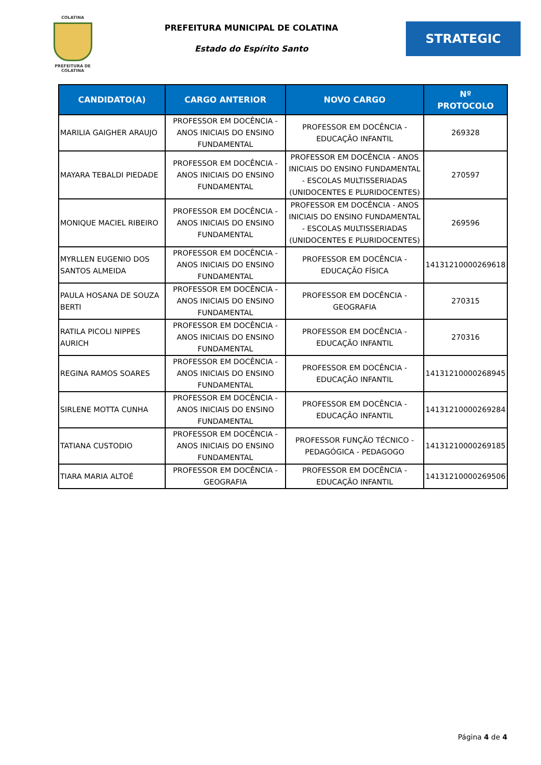COLATINA
PREFEITURA DE COLATINA
PREFEITURA MUNICIPAL DE COLATINA
Estado do Espírito Santo
STRATEGIC
| CANDIDATO(A) | CARGO ANTERIOR | NOVO CARGO | Nº PROTOCOLO |
| --- | --- | --- | --- |
| MARILIA GAIGHER ARAUJO | PROFESSOR EM DOCÊNCIA - ANOS INICIAIS DO ENSINO FUNDAMENTAL | PROFESSOR EM DOCÊNCIA - EDUCAÇÃO INFANTIL | 269328 |
| MAYARA TEBALDI PIEDADE | PROFESSOR EM DOCÊNCIA - ANOS INICIAIS DO ENSINO FUNDAMENTAL | PROFESSOR EM DOCÊNCIA - ANOS INICIAIS DO ENSINO FUNDAMENTAL - ESCOLAS MULTISSERIADAS (UNIDOCENTES E PLURIDOCENTES) | 270597 |
| MONIQUE MACIEL RIBEIRO | PROFESSOR EM DOCÊNCIA - ANOS INICIAIS DO ENSINO FUNDAMENTAL | PROFESSOR EM DOCÊNCIA - ANOS INICIAIS DO ENSINO FUNDAMENTAL - ESCOLAS MULTISSERIADAS (UNIDOCENTES E PLURIDOCENTES) | 269596 |
| MYRLLEN EUGENIO DOS SANTOS ALMEIDA | PROFESSOR EM DOCÊNCIA - ANOS INICIAIS DO ENSINO FUNDAMENTAL | PROFESSOR EM DOCÊNCIA - EDUCAÇÃO FÍSICA | 14131210000269618 |
| PAULA HOSANA DE SOUZA BERTI | PROFESSOR EM DOCÊNCIA - ANOS INICIAIS DO ENSINO FUNDAMENTAL | PROFESSOR EM DOCÊNCIA - GEOGRAFIA | 270315 |
| RATILA PICOLI NIPPES AURICH | PROFESSOR EM DOCÊNCIA - ANOS INICIAIS DO ENSINO FUNDAMENTAL | PROFESSOR EM DOCÊNCIA - EDUCAÇÃO INFANTIL | 270316 |
| REGINA RAMOS SOARES | PROFESSOR EM DOCÊNCIA - ANOS INICIAIS DO ENSINO FUNDAMENTAL | PROFESSOR EM DOCÊNCIA - EDUCAÇÃO INFANTIL | 14131210000268945 |
| SIRLENE MOTTA CUNHA | PROFESSOR EM DOCÊNCIA - ANOS INICIAIS DO ENSINO FUNDAMENTAL | PROFESSOR EM DOCÊNCIA - EDUCAÇÃO INFANTIL | 14131210000269284 |
| TATIANA CUSTODIO | PROFESSOR EM DOCÊNCIA - ANOS INICIAIS DO ENSINO FUNDAMENTAL | PROFESSOR FUNÇÃO TÉCNICO - PEDAGÓGICA - PEDAGOGO | 14131210000269185 |
| TIARA MARIA ALTOÉ | PROFESSOR EM DOCÊNCIA - GEOGRAFIA | PROFESSOR EM DOCÊNCIA - EDUCAÇÃO INFANTIL | 14131210000269506 |
Página 4 de 4